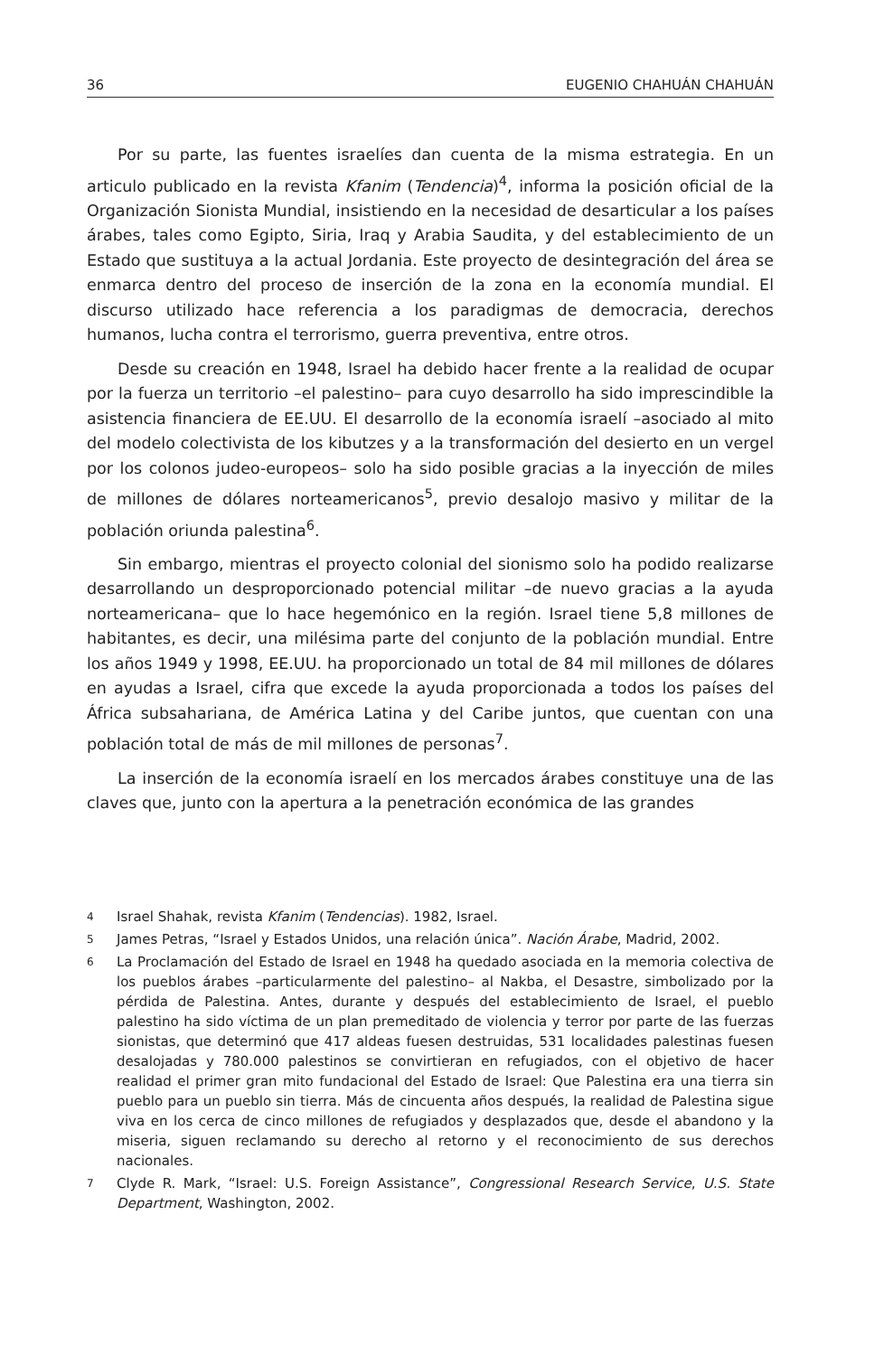36 EUGENIO CHAHUÁN CHAHUÁN
Por su parte, las fuentes israelíes dan cuenta de la misma estrategia. En un articulo publicado en la revista Kfanim (Tendencia)<sup>4</sup>, informa la posición oficial de la Organización Sionista Mundial, insistiendo en la necesidad de desarticular a los países árabes, tales como Egipto, Siria, Iraq y Arabia Saudita, y del establecimiento de un Estado que sustituya a la actual Jordania. Este proyecto de desintegración del área se enmarca dentro del proceso de inserción de la zona en la economía mundial. El discurso utilizado hace referencia a los paradigmas de democracia, derechos humanos, lucha contra el terrorismo, guerra preventiva, entre otros.
Desde su creación en 1948, Israel ha debido hacer frente a la realidad de ocupar por la fuerza un territorio –el palestino– para cuyo desarrollo ha sido imprescindible la asistencia financiera de EE.UU. El desarrollo de la economía israelí –asociado al mito del modelo colectivista de los kibutzes y a la transformación del desierto en un vergel por los colonos judeo-europeos– solo ha sido posible gracias a la inyección de miles de millones de dólares norteamericanos<sup>5</sup>, previo desalojo masivo y militar de la población oriunda palestina<sup>6</sup>.
Sin embargo, mientras el proyecto colonial del sionismo solo ha podido realizarse desarrollando un desproporcionado potencial militar –de nuevo gracias a la ayuda norteamericana– que lo hace hegemónico en la región. Israel tiene 5,8 millones de habitantes, es decir, una milésima parte del conjunto de la población mundial. Entre los años 1949 y 1998, EE.UU. ha proporcionado un total de 84 mil millones de dólares en ayudas a Israel, cifra que excede la ayuda proporcionada a todos los países del África subsahariana, de América Latina y del Caribe juntos, que cuentan con una población total de más de mil millones de personas<sup>7</sup>.
La inserción de la economía israelí en los mercados árabes constituye una de las claves que, junto con la apertura a la penetración económica de las grandes
4 Israel Shahak, revista Kfanim (Tendencias). 1982, Israel.
5 James Petras, “Israel y Estados Unidos, una relación única”. Nación Árabe, Madrid, 2002.
6 La Proclamación del Estado de Israel en 1948 ha quedado asociada en la memoria colectiva de los pueblos árabes –particularmente del palestino– al Nakba, el Desastre, simbolizado por la pérdida de Palestina. Antes, durante y después del establecimiento de Israel, el pueblo palestino ha sido víctima de un plan premeditado de violencia y terror por parte de las fuerzas sionistas, que determinó que 417 aldeas fuesen destruidas, 531 localidades palestinas fuesen desalojadas y 780.000 palestinos se convirtieran en refugiados, con el objetivo de hacer realidad el primer gran mito fundacional del Estado de Israel: Que Palestina era una tierra sin pueblo para un pueblo sin tierra. Más de cincuenta años después, la realidad de Palestina sigue viva en los cerca de cinco millones de refugiados y desplazados que, desde el abandono y la miseria, siguen reclamando su derecho al retorno y el reconocimiento de sus derechos nacionales.
7 Clyde R. Mark, “Israel: U.S. Foreign Assistance”, Congressional Research Service, U.S. State Department, Washington, 2002.